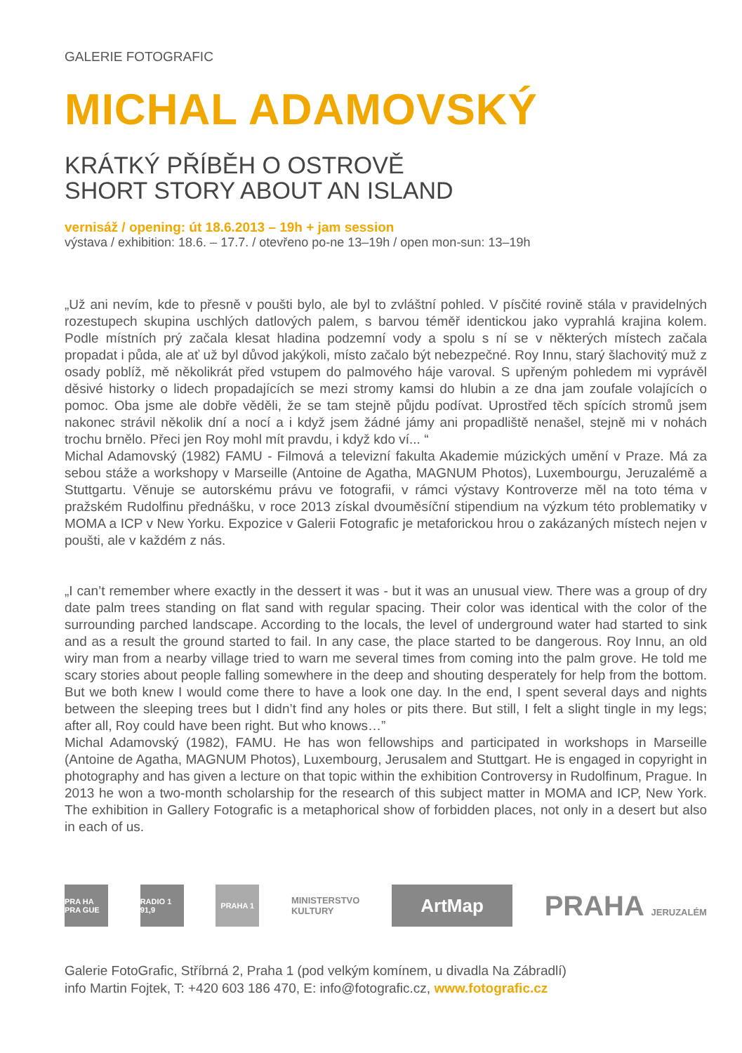GALERIE FOTOGRAFIC
MICHAL ADAMOVSKÝ
KRÁTKÝ PŘÍBĚH O OSTROVĚ
SHORT STORY ABOUT AN ISLAND
vernisáž / opening: út 18.6.2013 – 19h + jam session
výstava / exhibition: 18.6. – 17.7. / otevřeno po-ne 13–19h / open mon-sun: 13–19h
„Už ani nevím, kde to přesně v poušti bylo, ale byl to zvláštní pohled. V písčité rovině stála v pravidelných rozestupech skupina uschlých datlových palem, s barvou téměř identickou jako vyprahlá krajina kolem. Podle místních prý začala klesat hladina podzemní vody a spolu s ní se v některých místech začala propadat i půda, ale ať už byl důvod jakýkoli, místo začalo být nebezpečné. Roy Innu, starý šlachovitý muž z osady poblíž, mě několikrát před vstupem do palmového háje varoval. S upřeným pohledem mi vyprávěl děsivé historky o lidech propadajících se mezi stromy kamsi do hlubin a ze dna jam zoufale volajících o pomoc. Oba jsme ale dobře věděli, že se tam stejně půjdu podívat. Uprostřed těch spících stromů jsem nakonec strávil několik dní a nocí a i když jsem žádné jámy ani propadliště nenašel, stejně mi v nohách trochu brnělo. Přeci jen Roy mohl mít pravdu, i když kdo ví... “
Michal Adamovský (1982) FAMU - Filmová a televizní fakulta Akademie múzických umění v Praze. Má za sebou stáže a workshopy v Marseille (Antoine de Agatha, MAGNUM Photos), Luxembourgu, Jeruzalémě a Stuttgartu. Věnuje se autorskému právu ve fotografii, v rámci výstavy Kontroverze měl na toto téma v pražském Rudolfinu přednášku, v roce 2013 získal dvouměsíční stipendium na výzkum této problematiky v MOMA a ICP v New Yorku. Expozice v Galerii Fotografic je metaforickou hrou o zakázaných místech nejen v poušti, ale v každém z nás.
„I can’t remember where exactly in the dessert it was - but it was an unusual view. There was a group of dry date palm trees standing on flat sand with regular spacing. Their color was identical with the color of the surrounding parched landscape. According to the locals, the level of underground water had started to sink and as a result the ground started to fail. In any case, the place started to be dangerous. Roy Innu, an old wiry man from a nearby village tried to warn me several times from coming into the palm grove. He told me scary stories about people falling somewhere in the deep and shouting desperately for help from the bottom. But we both knew I would come there to have a look one day. In the end, I spent several days and nights between the sleeping trees but I didn’t find any holes or pits there. But still, I felt a slight tingle in my legs; after all, Roy could have been right. But who knows…”
Michal Adamovský (1982), FAMU. He has won fellowships and participated in workshops in Marseille (Antoine de Agatha, MAGNUM Photos), Luxembourg, Jerusalem and Stuttgart. He is engaged in copyright in photography and has given a lecture on that topic within the exhibition Controversy in Rudolfinum, Prague. In 2013 he won a two-month scholarship for the research of this subject matter in MOMA and ICP, New York. The exhibition in Gallery Fotografic is a metaphorical show of forbidden places, not only in a desert but also in each of us.
PRA HA PRA GUE
RADIO 1 91,9
PRAHA 1
MINISTERSTVO
KULTURY
ArtMap
PRAHA JERUZALÉM
Galerie FotoGrafic, Stříbrná 2, Praha 1 (pod velkým komínem, u divadla Na Zábradlí)
info Martin Fojtek, T: +420 603 186 470, E: info@fotografic.cz, www.fotografic.cz